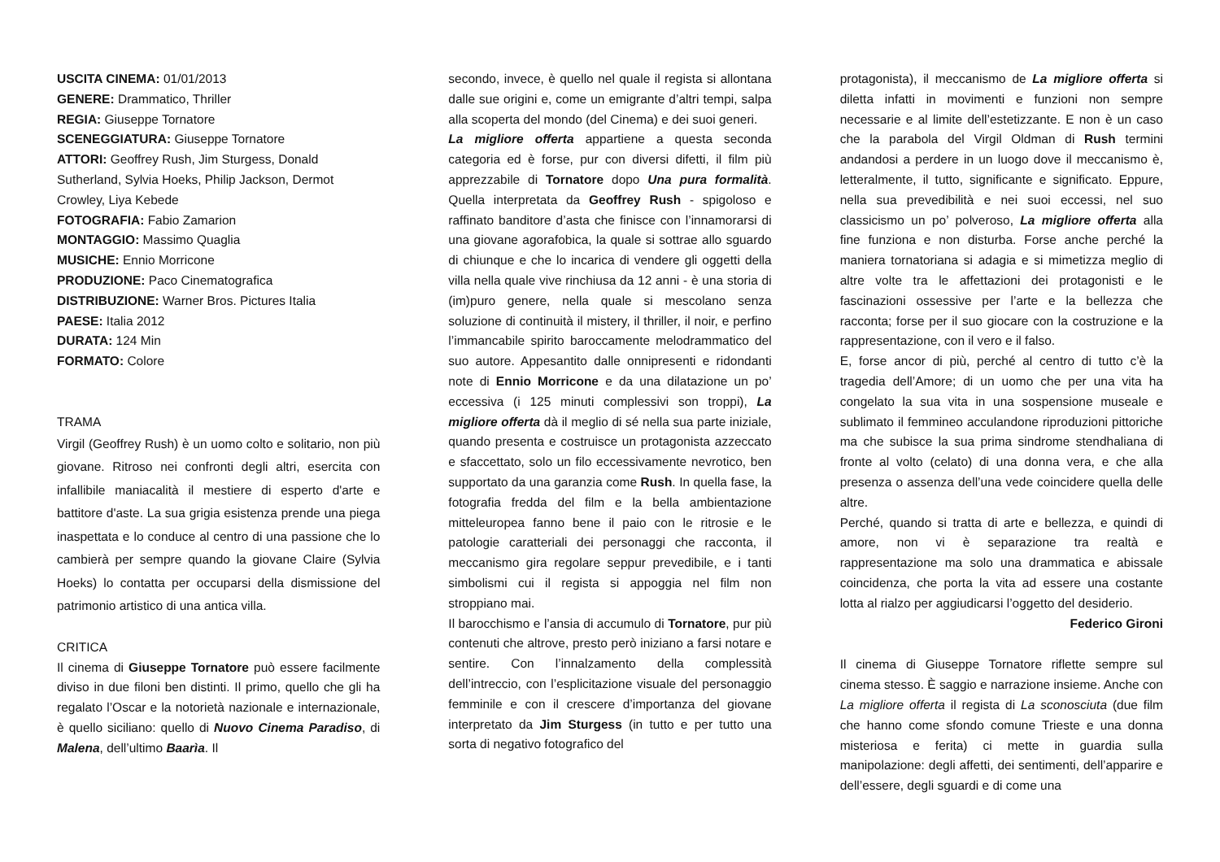USCITA CINEMA: 01/01/2013
GENERE: Drammatico, Thriller
REGIA: Giuseppe Tornatore
SCENEGGIATURA: Giuseppe Tornatore
ATTORI: Geoffrey Rush, Jim Sturgess, Donald Sutherland, Sylvia Hoeks, Philip Jackson, Dermot Crowley, Liya Kebede
FOTOGRAFIA: Fabio Zamarion
MONTAGGIO: Massimo Quaglia
MUSICHE: Ennio Morricone
PRODUZIONE: Paco Cinematografica
DISTRIBUZIONE: Warner Bros. Pictures Italia
PAESE: Italia 2012
DURATA: 124 Min
FORMATO: Colore
TRAMA
Virgil (Geoffrey Rush) è un uomo colto e solitario, non più giovane. Ritroso nei confronti degli altri, esercita con infallibile maniacalità il mestiere di esperto d'arte e battitore d'aste. La sua grigia esistenza prende una piega inaspettata e lo conduce al centro di una passione che lo cambierà per sempre quando la giovane Claire (Sylvia Hoeks) lo contatta per occuparsi della dismissione del patrimonio artistico di una antica villa.
CRITICA
Il cinema di Giuseppe Tornatore può essere facilmente diviso in due filoni ben distinti. Il primo, quello che gli ha regalato l’Oscar e la notorietà nazionale e internazionale, è quello siciliano: quello di Nuovo Cinema Paradiso, di Malena, dell’ultimo Baarìa. Il
secondo, invece, è quello nel quale il regista si allontana dalle sue origini e, come un emigrante d’altri tempi, salpa alla scoperta del mondo (del Cinema) e dei suoi generi.
La migliore offerta appartiene a questa seconda categoria ed è forse, pur con diversi difetti, il film più apprezzabile di Tornatore dopo Una pura formalità. Quella interpretata da Geoffrey Rush - spigoloso e raffinato banditore d’asta che finisce con l’innamorarsi di una giovane agorafobica, la quale si sottrae allo sguardo di chiunque e che lo incarica di vendere gli oggetti della villa nella quale vive rinchiusa da 12 anni - è una storia di (im)puro genere, nella quale si mescolano senza soluzione di continuità il mistery, il thriller, il noir, e perfino l’immancabile spirito baroccamente melodrammatico del suo autore. Appesantito dalle onnipresenti e ridondanti note di Ennio Morricone e da una dilatazione un po’ eccessiva (i 125 minuti complessivi son troppi), La migliore offerta dà il meglio di sé nella sua parte iniziale, quando presenta e costruisce un protagonista azzeccato e sfaccettato, solo un filo eccessivamente nevrotico, ben supportato da una garanzia come Rush. In quella fase, la fotografia fredda del film e la bella ambientazione mitteleuropea fanno bene il paio con le ritrosie e le patologie caratteriali dei personaggi che racconta, il meccanismo gira regolare seppur prevedibile, e i tanti simbolismi cui il regista si appoggia nel film non stroppiano mai.
Il barocchismo e l’ansia di accumulo di Tornatore, pur più contenuti che altrove, presto però iniziano a farsi notare e sentire. Con l’innalzamento della complessità dell’intreccio, con l’esplicitazione visuale del personaggio femminile e con il crescere d’importanza del giovane interpretato da Jim Sturgess (in tutto e per tutto una sorta di negativo fotografico del
protagonista), il meccanismo de La migliore offerta si diletta infatti in movimenti e funzioni non sempre necessarie e al limite dell’estetizzante. E non è un caso che la parabola del Virgil Oldman di Rush termini andandosi a perdere in un luogo dove il meccanismo è, letteralmente, il tutto, significante e significato. Eppure, nella sua prevedibilità e nei suoi eccessi, nel suo classicismo un po’ polveroso, La migliore offerta alla fine funziona e non disturba. Forse anche perché la maniera tornatoriana si adagia e si mimetizza meglio di altre volte tra le affettazioni dei protagonisti e le fascinazioni ossessive per l’arte e la bellezza che racconta; forse per il suo giocare con la costruzione e la rappresentazione, con il vero e il falso.
E, forse ancor di più, perché al centro di tutto c’è la tragedia dell’Amore; di un uomo che per una vita ha congelato la sua vita in una sospensione museale e sublimato il femmineo acculandone riproduzioni pittoriche ma che subisce la sua prima sindrome stendhaliana di fronte al volto (celato) di una donna vera, e che alla presenza o assenza dell’una vede coincidere quella delle altre.
Perché, quando si tratta di arte e bellezza, e quindi di amore, non vi è separazione tra realtà e rappresentazione ma solo una drammatica e abissale coincidenza, che porta la vita ad essere una costante lotta al rialzo per aggiudicarsi l’oggetto del desiderio.
Federico Gironi
Il cinema di Giuseppe Tornatore riflette sempre sul cinema stesso. È saggio e narrazione insieme. Anche con La migliore offerta il regista di La sconosciuta (due film che hanno come sfondo comune Trieste e una donna misteriosa e ferita) ci mette in guardia sulla manipolazione: degli affetti, dei sentimenti, dell’apparire e dell’essere, degli sguardi e di come una